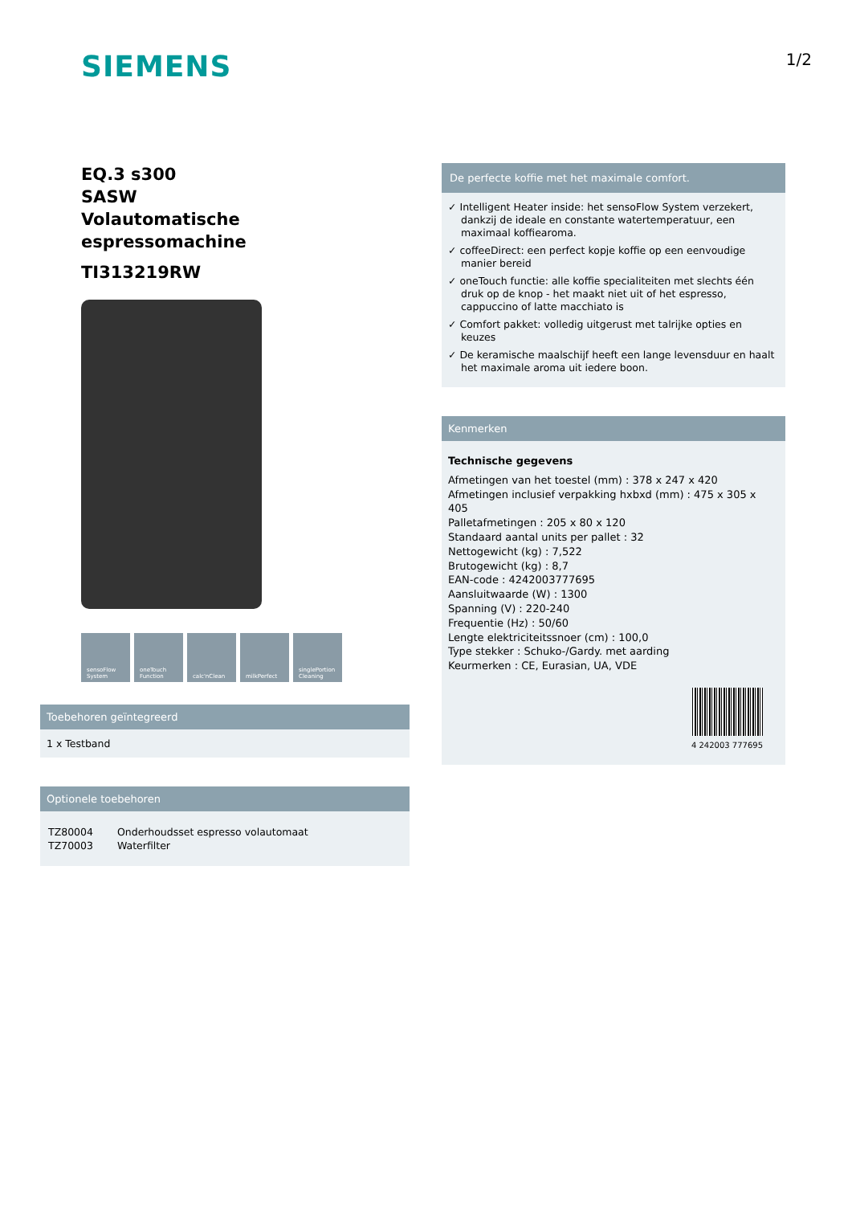SIEMENS
1/2
EQ.3 s300
SASW
Volautomatische espressomachine
TI313219RW
sensoFlow System
oneTouch Function
calc'nClean milkPerfect singlePortion Cleaning
Toebehoren geïntegreerd
1 x Testband
Optionele toebehoren
| TZ80004 | Onderhoudsset espresso volautomaat |
| TZ70003 | Waterfilter |
De perfecte koffie met het maximale comfort.
✓ Intelligent Heater inside: het sensoFlow System verzekert, dankzij de ideale en constante watertemperatuur, een maximaal koffiearoma.
✓ coffeeDirect: een perfect kopje koffie op een eenvoudige manier bereid
✓ oneTouch functie: alle koffie specialiteiten met slechts één druk op de knop - het maakt niet uit of het espresso, cappuccino of latte macchiato is
✓ Comfort pakket: volledig uitgerust met talrijke opties en keuzes
✓ De keramische maalschijf heeft een lange levensduur en haalt het maximale aroma uit iedere boon.
Kenmerken
Technische gegevens
Afmetingen van het toestel (mm) : 378 x 247 x 420
Afmetingen inclusief verpakking hxbxd (mm) : 475 x 305 x 405
Palletafmetingen : 205 x 80 x 120
Standaard aantal units per pallet : 32
Nettogewicht (kg) : 7,522
Brutogewicht (kg) : 8,7
EAN-code : 4242003777695
Aansluitwaarde (W) : 1300
Spanning (V) : 220-240
Frequentie (Hz) : 50/60
Lengte elektriciteitssnoer (cm) : 100,0
Type stekker : Schuko-/Gardy. met aarding
Keurmerken : CE, Eurasian, UA, VDE
4 242003 777695